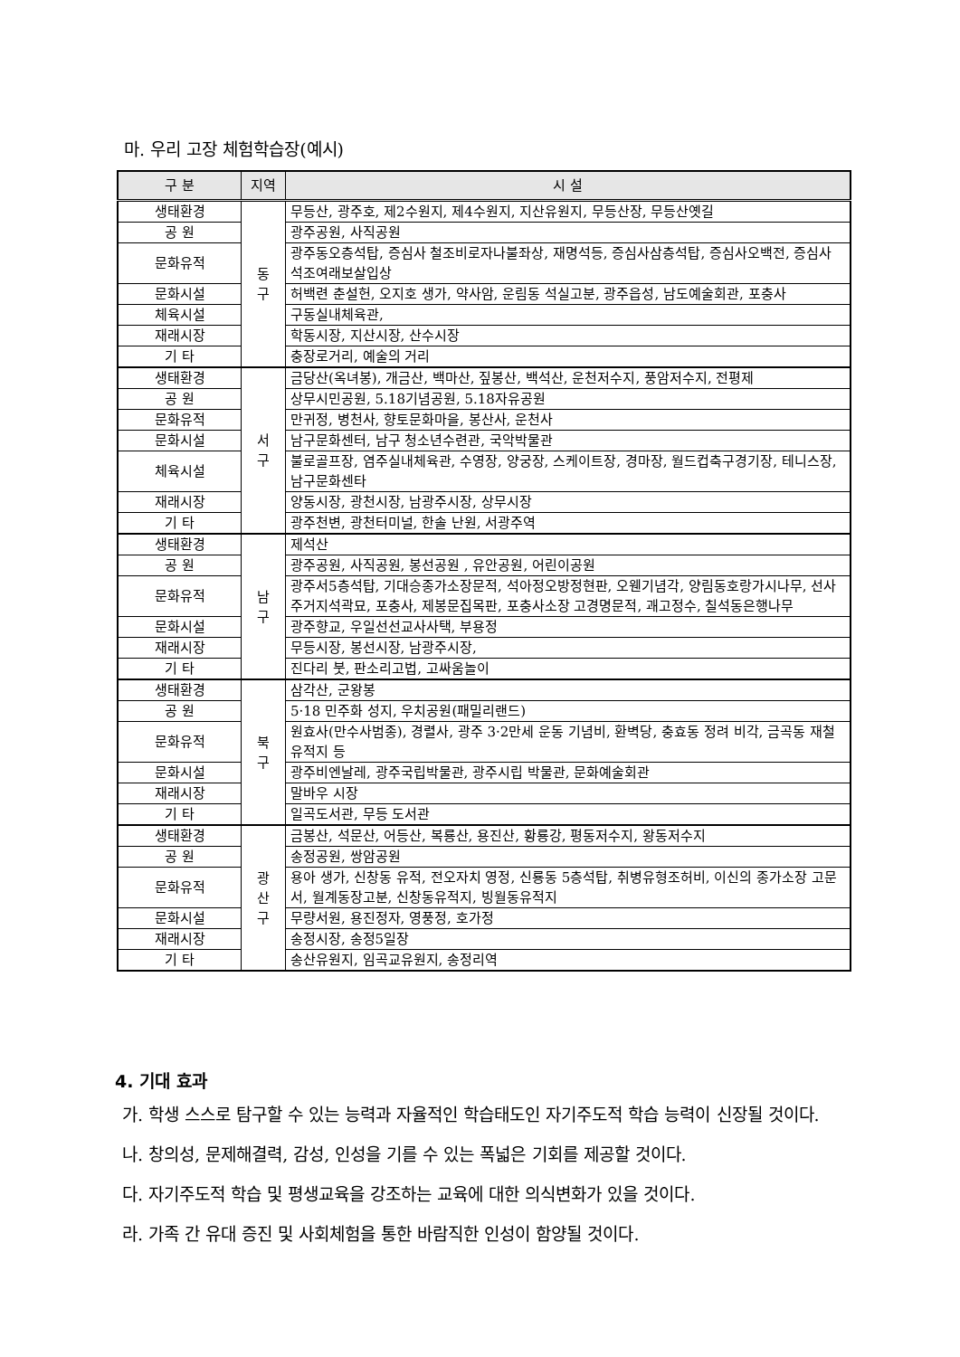마. 우리 고장 체험학습장(예시)
| 구 분 | 지역 | 시 설 |
| --- | --- | --- |
| 생태환경 | 동 구 | 무등산, 광주호, 제2수원지, 제4수원지, 지산유원지, 무등산장, 무등산옛길 |
| 공 원 | | 광주공원, 사직공원 |
| 문화유적 | | 광주동오층석탑, 증심사 철조비로자나불좌상, 재명석등, 증심사삼층석탑, 증심사오백전, 증심사 석조여래보살입상 |
| 문화시설 | | 허백련 춘설헌, 오지호 생가, 약사암, 운림동 석실고분, 광주읍성, 남도예술회관, 포충사 |
| 체육시설 | | 구동실내체육관, |
| 재래시장 | | 학동시장, 지산시장, 산수시장 |
| 기 타 | | 충장로거리, 예술의 거리 |
| 생태환경 | 서 구 | 금당산(옥녀봉), 개금산, 백마산, 짚봉산, 백석산, 운천저수지, 풍암저수지, 전평제 |
| 공 원 | | 상무시민공원, 5.18기념공원, 5.18자유공원 |
| 문화유적 | | 만귀정, 병천사, 향토문화마을, 봉산사, 운천사 |
| 문화시설 | | 남구문화센터, 남구 청소년수련관, 국악박물관 |
| 체육시설 | | 불로골프장, 염주실내체육관, 수영장, 양궁장, 스케이트장, 경마장, 월드컵축구경기장, 테니스장, 남구문화센타 |
| 재래시장 | | 양동시장, 광천시장, 남광주시장, 상무시장 |
| 기 타 | | 광주천변, 광천터미널, 한솔 난원, 서광주역 |
| 생태환경 | 남 구 | 제석산 |
| 공 원 | | 광주공원, 사직공원, 봉선공원 , 유안공원, 어린이공원 |
| 문화유적 | | 광주서5층석탑, 기대승종가소장문적, 석아정오방정현판, 오웬기념각, 양림동호랑가시나무, 선사주거지석곽묘, 포충사, 제봉문집목판, 포충사소장 고경명문적, 괘고정수, 칠석동은행나무 |
| 문화시설 | | 광주향교, 우일선선교사사택, 부용정 |
| 재래시장 | | 무등시장, 봉선시장, 남광주시장, |
| 기 타 | | 진다리 붓, 판소리고법, 고싸움놀이 |
| 생태환경 | 북 구 | 삼각산, 군왕봉 |
| 공 원 | | 5·18 민주화 성지, 우치공원(패밀리랜드) |
| 문화유적 | | 원효사(만수사범종), 경렬사, 광주 3·2만세 운동 기념비, 환벽당, 충효동 정려 비각, 금곡동 재철 유적지 등 |
| 문화시설 | | 광주비엔날레, 광주국립박물관, 광주시립 박물관, 문화예술회관 |
| 재래시장 | | 말바우 시장 |
| 기 타 | | 일곡도서관, 무등 도서관 |
| 생태환경 | 광 산 구 | 금봉산, 석문산, 어등산, 복룡산, 용진산, 황룡강, 평동저수지, 왕동저수지 |
| 공 원 | | 송정공원, 쌍암공원 |
| 문화유적 | | 용아 생가, 신창동 유적, 전오자치 영정, 신룡동 5층석탑, 취병유형조허비, 이신의 종가소장 고문서, 월계동장고분, 신창동유적지, 빙월동유적지 |
| 문화시설 | | 무량서원, 용진정자, 영풍정, 호가정 |
| 재래시장 | | 송정시장, 송정5일장 |
| 기 타 | | 송산유원지, 임곡교유원지, 송정리역 |
4. 기대 효과
가. 학생 스스로 탐구할 수 있는 능력과 자율적인 학습태도인 자기주도적 학습 능력이 신장될 것이다.
나. 창의성, 문제해결력, 감성, 인성을 기를 수 있는 폭넓은 기회를 제공할 것이다.
다. 자기주도적 학습 및 평생교육을 강조하는 교육에 대한 의식변화가 있을 것이다.
라. 가족 간 유대 증진 및 사회체험을 통한 바람직한 인성이 함양될 것이다.